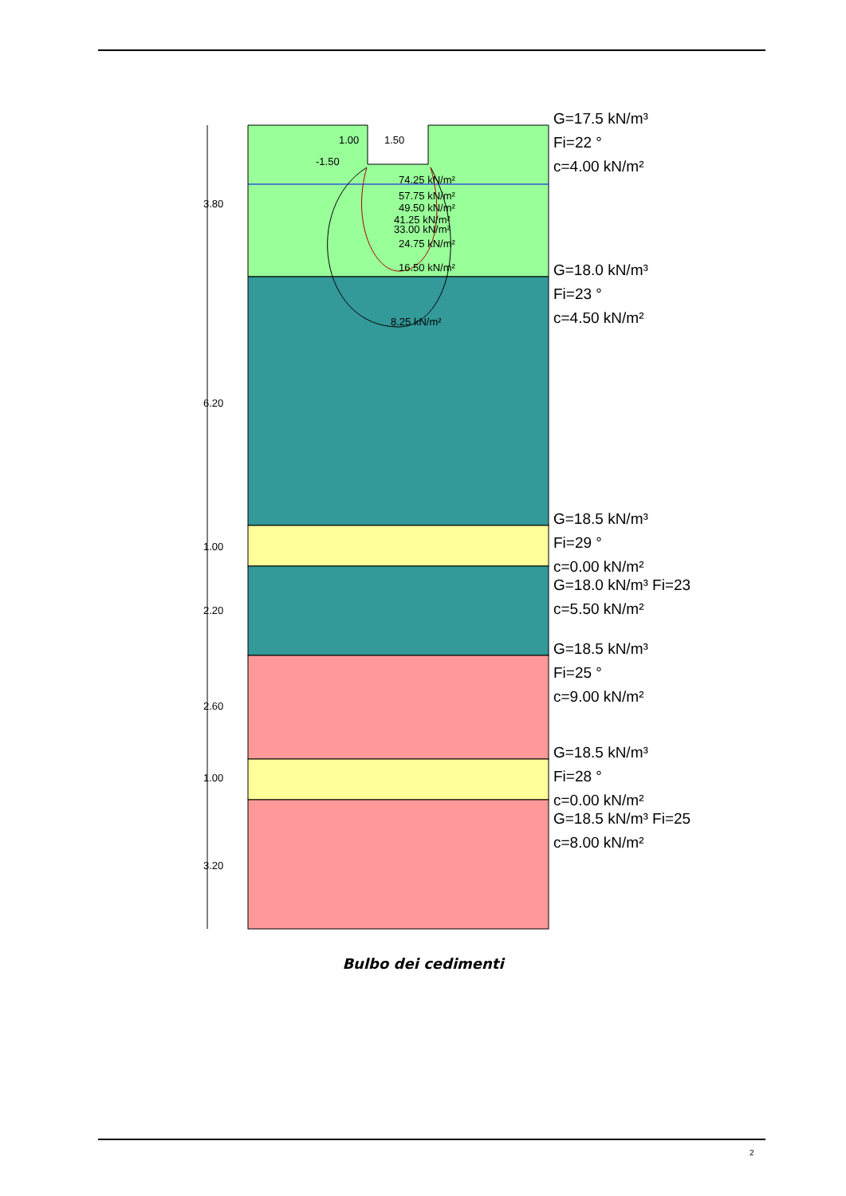G=17.5 kN/m³
Fi=22 °
c=4.00 kN/m²
G=18.0 kN/m³
Fi=23 °
c=4.50 kN/m²
G=18.5 kN/m³
Fi=29 °
c=0.00 kN/m²
G=18.0 kN/m³ Fi=23 °
c=5.50 kN/m²
G=18.5 kN/m³
Fi=25 °
c=9.00 kN/m²
G=18.5 kN/m³
Fi=28 °
c=0.00 kN/m²
G=18.5 kN/m³ Fi=25 °
c=8.00 kN/m²
1.50
-1.50
1.00
74.25 kN/m²
57.75 kN/m²
49.50 kN/m²
41.25 kN/m²
33.00 kN/m²
24.75 kN/m²
16.50 kN/m²
8.25 kN/m²
3.80
6.20
1.00
2.20
2.60
1.00
3.20
Bulbo dei cedimenti
2